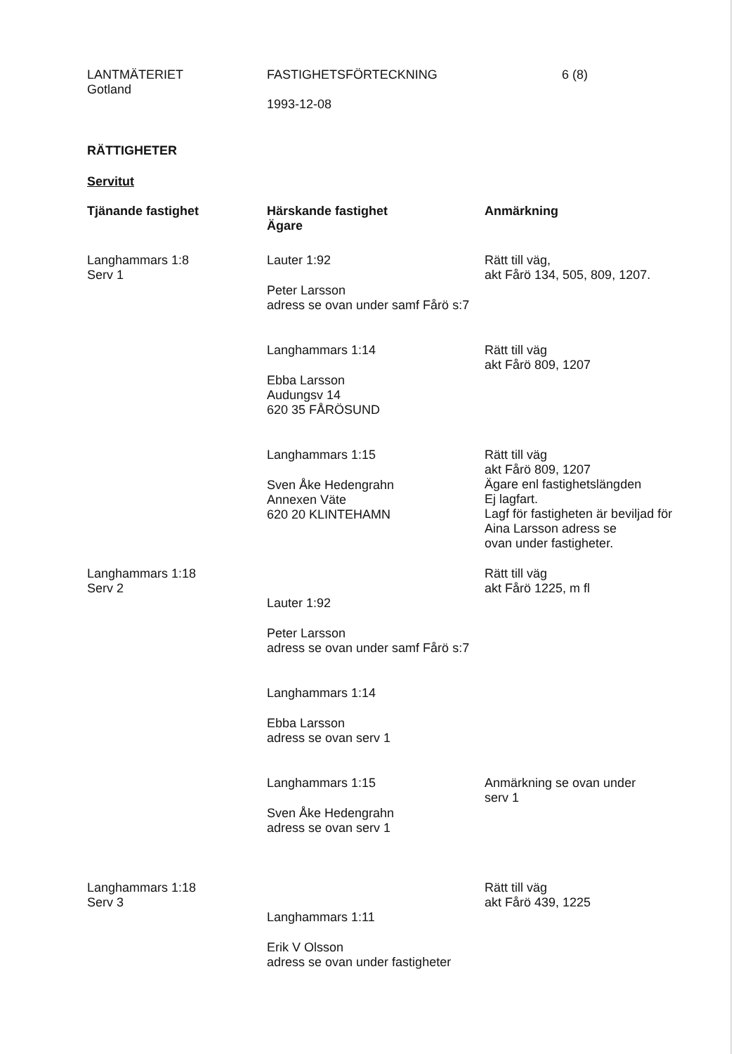LANTMÄTERIET
Gotland
FASTIGHETSFÖRTECKNING
1993-12-08
6 (8)
RÄTTIGHETER
Servitut
| Tjänande fastighet | Härskande fastighet Ägare | Anmärkning |
| --- | --- | --- |
| Langhammars 1:8 Serv 1 | Lauter 1:92 Peter Larsson adress se ovan under samf Fårö s:7 | Rätt till väg, akt Fårö 134, 505, 809, 1207. |
| | Langhammars 1:14 Ebba Larsson Audungsv 14 620 35 FÅRÖSUND | Rätt till väg akt Fårö 809, 1207 |
| | Langhammars 1:15 Sven Åke Hedengrahn Annexen Väte 620 20 KLINTEHAMN | Rätt till väg akt Fårö 809, 1207 Ägare enl fastighetslängden Ej lagfart. Lagf för fastigheten är beviljad för Aina Larsson adress se ovan under fastigheter. |
| Langhammars 1:18 Serv 2 | Lauter 1:92 Peter Larsson adress se ovan under samf Fårö s:7 Langhammars 1:14 Ebba Larsson adress se ovan serv 1 | Rätt till väg akt Fårö 1225, m fl |
| | Langhammars 1:15 Sven Åke Hedengrahn adress se ovan serv 1 | Anmärkning se ovan under serv 1 |
| Langhammars 1:18 Serv 3 | Langhammars 1:11 Erik V Olsson adress se ovan under fastigheter | Rätt till väg akt Fårö 439, 1225 |